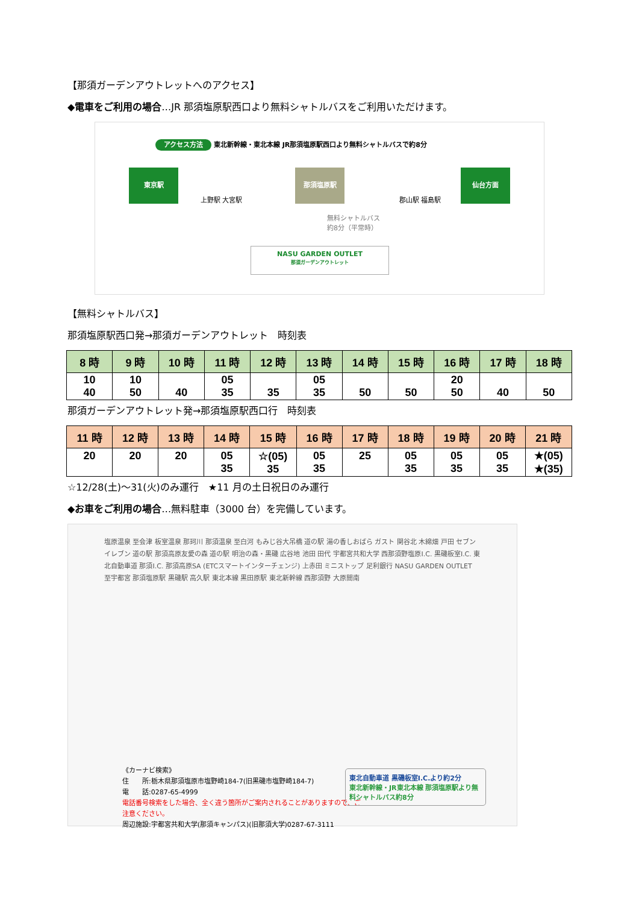【那須ガーデンアウトレットへのアクセス】
◆電車をご利用の場合…JR 那須塩原駅西口より無料シャトルバスをご利用いただけます。
アクセス方法 東北新幹線・東北本線 JR那須塩原駅西口より無料シャトルバスで約8分
東京駅
上野駅 大宮駅
那須塩原駅
郡山駅 福島駅
仙台方面
無料シャトルバス
約8分（平常時）
NASU GARDEN OUTLET
那須ガーデンアウトレット
【無料シャトルバス】
那須塩原駅西口発→那須ガーデンアウトレット　時刻表
| 8 時 | 9 時 | 10 時 | 11 時 | 12 時 | 13 時 | 14 時 | 15 時 | 16 時 | 17 時 | 18 時 |
| --- | --- | --- | --- | --- | --- | --- | --- | --- | --- | --- |
| 10 40 | 10 50 | 40 | 05 35 | 35 | 05 35 | 50 | 50 | 20 50 | 40 | 50 |
那須ガーデンアウトレット発→那須塩原駅西口行　時刻表
| 11 時 | 12 時 | 13 時 | 14 時 | 15 時 | 16 時 | 17 時 | 18 時 | 19 時 | 20 時 | 21 時 |
| --- | --- | --- | --- | --- | --- | --- | --- | --- | --- | --- |
| 20 | 20 | 20 | 05 35 | ☆(05) 35 | 05 35 | 25 | 05 35 | 05 35 | 05 35 | ★(05) ★(35) |
☆12/28(土)～31(火)のみ運行　★11 月の土日祝日のみ運行
◆お車をご利用の場合…無料駐車（3000 台）を完備しています。
塩原温泉 至会津 板室温泉 那珂川 那須温泉 至白河 もみじ谷大吊橋 道の駅 湯の香しおばら ガスト 関谷北 木綿畑 戸田 セブンイレブン 道の駅 那須高原友愛の森 道の駅 明治の森・黒磯 広谷地 池田 田代 宇都宮共和大学 西那須野塩原I.C. 黒磯板室I.C. 東北自動車道 那須I.C. 那須高原SA (ETCスマートインターチェンジ) 上赤田 ミニストップ 足利銀行 NASU GARDEN OUTLET 至宇都宮 那須塩原駅 黒磯駅 高久駅 東北本線 黒田原駅 東北新幹線 西那須野 大原間南
《カーナビ検索》
住　　所:栃木県那須塩原市塩野崎184-7(旧黒磯市塩野崎184-7)
電　　話:0287-65-4999
電話番号検索をした場合、全く違う箇所がご案内されることがありますので、ご注意ください。
周辺施設:宇都宮共和大学(那須キャンパス)(旧那須大学)0287-67-3111
東北自動車道 黒磯板室I.C.より約2分
東北新幹線・JR東北本線 那須塩原駅より無料シャトルバス約8分